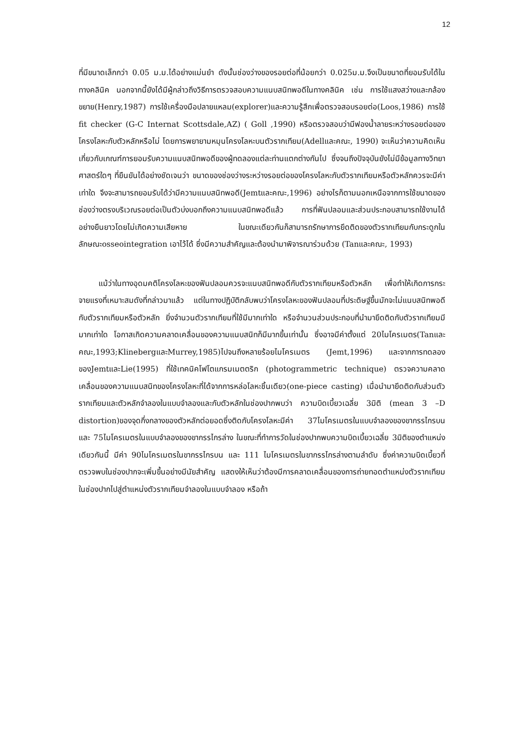12
ที่มีขนาดเล็กกว่า 0.05 ม.ม.ได้อย่างแม่นยำ ดังนั้นช่องว่างของรอยต่อที่น้อยกว่า 0.025ม.ม.จึงเป็นขนาดที่ยอมรับได้ในทางคลินิค นอกจากนี้ยังได้มีผู้กล่าวถึงวิธีการตรวจสอบความแนบสนิทพอดีในทางคลินิค เช่น การใช้แสงสว่างและกล้องขยาย(Henry,1987) การใช้เครื่องมือปลายแหลม(explorer)และความรู้สึกเพื่อตรวจสอบรอยต่อ(Loos,1986) การใช้ fit checker (G-C Internat Scottsdale,AZ) ( Goll ,1990) หรือตรวจสอบว่ามีฟองน้ำลายระหว่างรอยต่อของโครงโลหะกับตัวหลักหรือไม่ โดยการพยายามหมุนโครงโลหะบนตัวรากเทียม(Adellและคณะ, 1990) จะเห็นว่าความคิดเห็นเกี่ยวกับเกณฑ์การยอมรับความแนบสนิทพอดีของผู้ทดลองแต่ละท่านแตกต่างกันไป ซึ่งจนถึงปัจจุบันยังไม่มีข้อมูลทางวิทยาศาสตร์ใดๆ ที่ยืนยันได้อย่างชัดเจนว่า ขนาดของช่องว่างระหว่างรอยต่อของโครงโลหะกับตัวรากเทียมหรือตัวหลักควรจะมีค่าเท่าใด จึงจะสามารถยอมรับได้ว่ามีความแนบสนิทพอดี(Jemtและคณะ,1996) อย่างไรก็ตามนอกเหนือจากการใช้ขนาดของช่องว่างตรงบริเวณรอยต่อเป็นตัวบ่งบอกถึงความแนบสนิทพอดีแล้ว การที่ฟันปลอมและส่วนประกอบสามารถใช้งานได้อย่างยืนยาวโดยไม่เกิดความเสียหาย ในขณะเดียวกันก็สามารถรักษาการยึดติดของตัวรากเทียมกับกระดูกในลักษณะosseointegration เอาไว้ได้ ซึ่งมีความสำคัญและต้องนำมาพิจารณาร่วมด้วย (Tanและคณะ, 1993)
แม้ว่าในทางอุดมคติโครงโลหะของฟันปลอมควรจะแนบสนิทพอดีกับตัวรากเทียมหรือตัวหลัก เพื่อทำให้เกิดการกระจายแรงที่เหมาะสมดังที่กล่าวมาแล้ว แต่ในทางปฏิบัติกลับพบว่าโครงโลหะของฟันปลอมที่ประดิษฐ์ขึ้นมักจะไม่แนบสนิทพอดีกับตัวรากเทียมหรือตัวหลัก ยิ่งจำนวนตัวรากเทียมที่ใช้มีมากเท่าใด หรือจำนวนส่วนประกอบที่นำมายึดติดกับตัวรากเทียมมีมากเท่าใด โอกาสเกิดความคลาดเคลื่อนของความแนบสนิทก็มีมากขึ้นเท่านั้น ซึ่งอาจมีค่าตั้งแต่ 20ไมโครเมตร(Tanและคณะ,1993;KlinebergและMurrey,1985)ไปจนถึงหลายร้อยไมโครเมตร (Jemt,1996) และจากการทดลองของJemtและLie(1995) ที่ใช้เทคนิคโฟโตแกรมเมตตริก (photogrammetric technique) ตรวจความคลาดเคลื่อนของความแนบสนิทของโครงโลหะที่ได้จากการหล่อโลหะชิ้นเดียว(one-piece casting) เมื่อนำมายึดติดกับส่วนตัวรากเทียมและตัวหลักจำลองในแบบจำลองและกับตัวหลักในช่องปากพบว่า ความบิดเบี้ยวเฉลี่ย 3มิติ (mean 3 –D distortion)ของจุดกึ่งกลางของตัวหลักต่อยอดซึ่งติดกับโครงโลหะมีค่า 37ไมโครเมตรในแบบจำลองของขากรรไกรบน และ 75ไมโครเมตรในแบบจำลองของขากรรไกรล่าง ในขณะที่ทำการวัดในช่องปากพบความบิดเบี้ยวเฉลี่ย 3มิติของตำแหน่งเดียวกันนี้ มีค่า 90ไมโครเมตรในขากรรไกรบน และ 111 ไมโครเมตรในขากรรไกรล่างตามลำดับ ซึ่งค่าความบิดเบี้ยวที่ตรวจพบในช่องปากจะเพิ่มขึ้นอย่างมีนัยสำคัญ แสดงให้เห็นว่าต้องมีการคลาดเคลื่อนของการถ่ายทอดตำแหน่งตัวรากเทียมในช่องปากไปสู่ตำแหน่งตัวรากเทียมจำลองในแบบจำลอง หรือถ้า